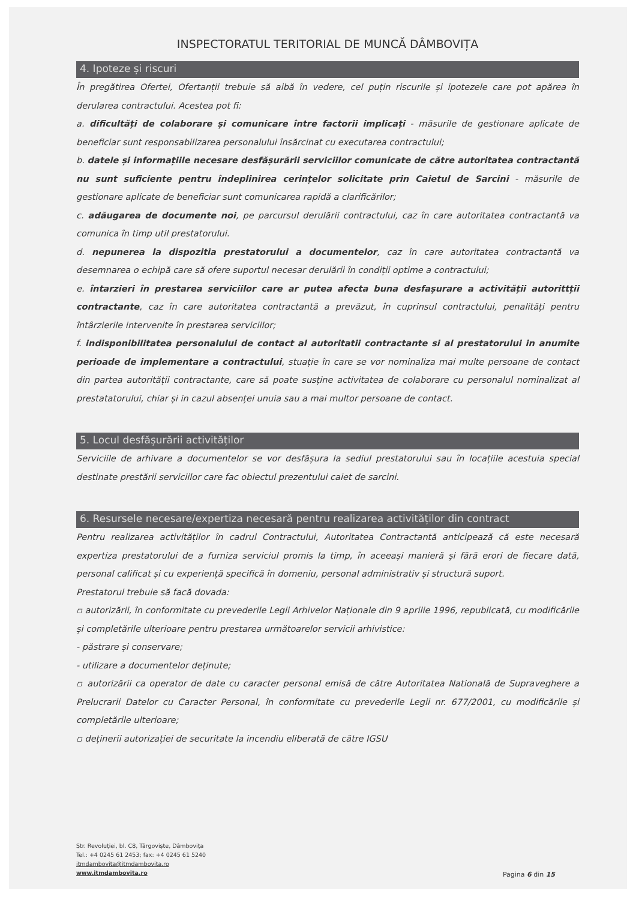INSPECTORATUL TERITORIAL DE MUNCĂ DÂMBOVIȚA
4. Ipoteze și riscuri
În pregătirea Ofertei, Ofertanții trebuie să aibă în vedere, cel puțin riscurile și ipotezele care pot apărea în derularea contractului. Acestea pot fi:
a. dificultăți de colaborare și comunicare între factorii implicați - măsurile de gestionare aplicate de beneficiar sunt responsabilizarea personalului însărcinat cu executarea contractului;
b. datele și informațiile necesare desfășurării serviciilor comunicate de către autoritatea contractantă nu sunt suficiente pentru îndeplinirea cerințelor solicitate prin Caietul de Sarcini - măsurile de gestionare aplicate de beneficiar sunt comunicarea rapidă a clarificărilor;
c. adăugarea de documente noi, pe parcursul derulării contractului, caz în care autoritatea contractantă va comunica în timp util prestatorului.
d. nepunerea la dispozitia prestatorului a documentelor, caz în care autoritatea contractantă va desemnarea o echipă care să ofere suportul necesar derulării în condiții optime a contractului;
e. întarzieri în prestarea serviciilor care ar putea afecta buna desfașurare a activității autorittții contractante, caz în care autoritatea contractantă a prevăzut, în cuprinsul contractului, penalități pentru întârzierile intervenite în prestarea serviciilor;
f. indisponibilitatea personalului de contact al autoritatii contractante si al prestatorului in anumite perioade de implementare a contractului, stuație în care se vor nominaliza mai multe persoane de contact din partea autorității contractante, care să poate susține activitatea de colaborare cu personalul nominalizat al prestatatorului, chiar și in cazul absenței unuia sau a mai multor persoane de contact.
5. Locul desfășurării activităților
Serviciile de arhivare a documentelor se vor desfășura la sediul prestatorului sau în locațiile acestuia special destinate prestării serviciilor care fac obiectul prezentului caiet de sarcini.
6. Resursele necesare/expertiza necesară pentru realizarea activităților din contract
Pentru realizarea activităților în cadrul Contractului, Autoritatea Contractantă anticipează că este necesară expertiza prestatorului de a furniza serviciul promis la timp, în aceeași manieră și fără erori de fiecare dată, personal calificat și cu experiență specifică în domeniu, personal administrativ și structură suport.
Prestatorul trebuie să facă dovada:
▫ autorizării, în conformitate cu prevederile Legii Arhivelor Naționale din 9 aprilie 1996, republicată, cu modificările și completările ulterioare pentru prestarea următoarelor servicii arhivistice:
- păstrare și conservare;
- utilizare a documentelor deținute;
▫ autorizării ca operator de date cu caracter personal emisă de către Autoritatea Natională de Supraveghere a Prelucrarii Datelor cu Caracter Personal, în conformitate cu prevederile Legii nr. 677/2001, cu modificările și completările ulterioare;
▫ deținerii autorizației de securitate la incendiu eliberată de către IGSU
Str. Revoluției, bl. C8, Târgoviște, Dâmbovița
Tel.: +4 0245 61 2453; fax: +4 0245 61 5240
itmdambovita@itmdambovita.ro
www.itmdambovita.ro
Pagina 6 din 15